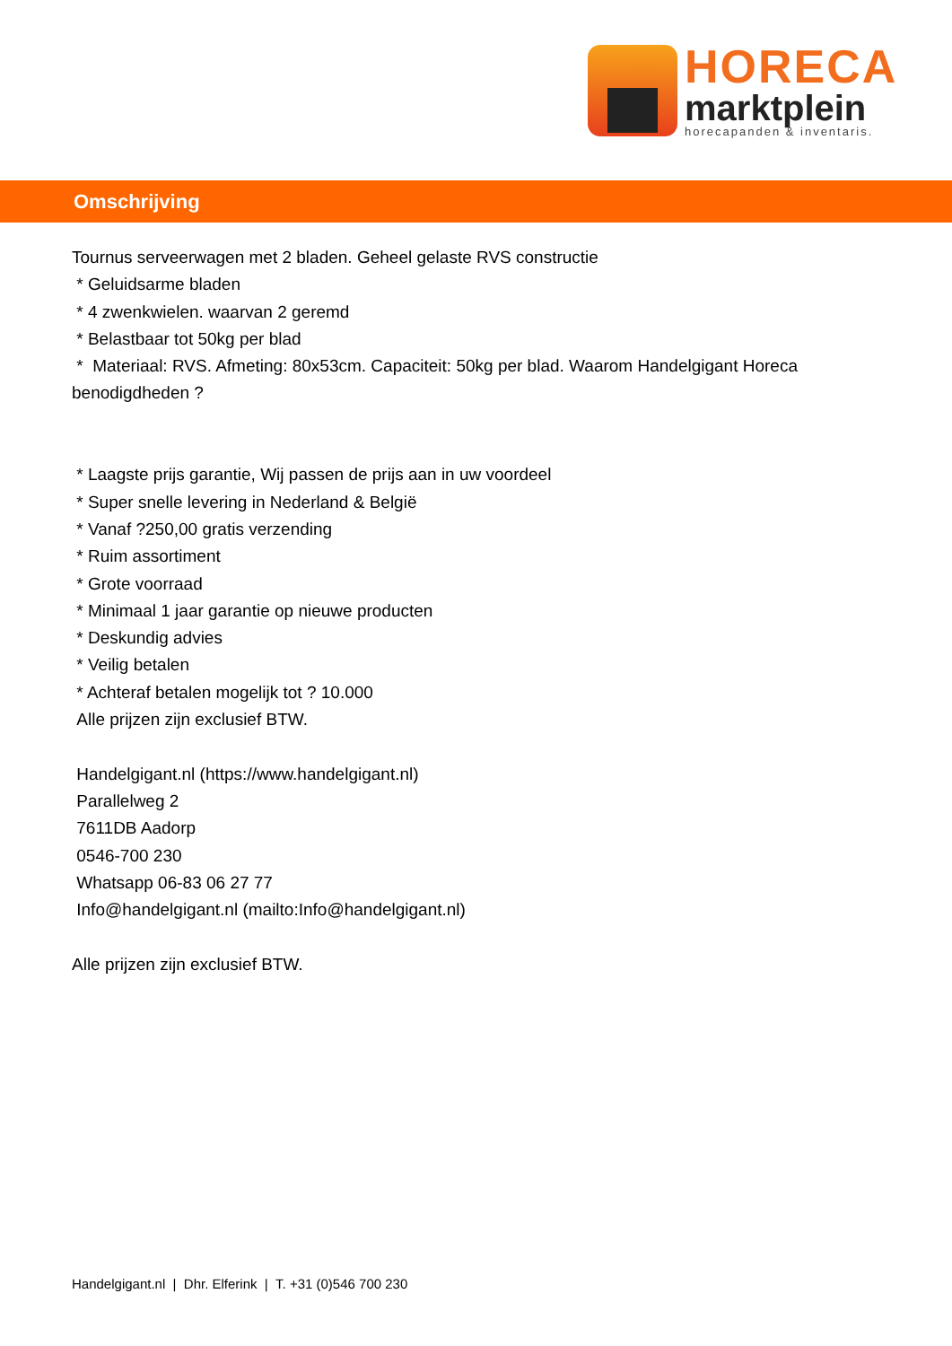HORECA
marktplein
horecapanden & inventaris.
Omschrijving
Tournus serveerwagen met 2 bladen. Geheel gelaste RVS constructie
* Geluidsarme bladen
* 4 zwenkwielen. waarvan 2 geremd
* Belastbaar tot 50kg per blad
* Materiaal: RVS. Afmeting: 80x53cm. Capaciteit: 50kg per blad. Waarom Handelgigant Horeca benodigdheden ?
* Laagste prijs garantie, Wij passen de prijs aan in uw voordeel
* Super snelle levering in Nederland & België
* Vanaf ?250,00 gratis verzending
* Ruim assortiment
* Grote voorraad
* Minimaal 1 jaar garantie op nieuwe producten
* Deskundig advies
* Veilig betalen
* Achteraf betalen mogelijk tot ? 10.000
Alle prijzen zijn exclusief BTW.
Handelgigant.nl (https://www.handelgigant.nl)
Parallelweg 2
7611DB Aadorp
0546-700 230
Whatsapp 06-83 06 27 77
Info@handelgigant.nl (mailto:Info@handelgigant.nl)
Alle prijzen zijn exclusief BTW.
Handelgigant.nl | Dhr. Elferink | T. +31 (0)546 700 230